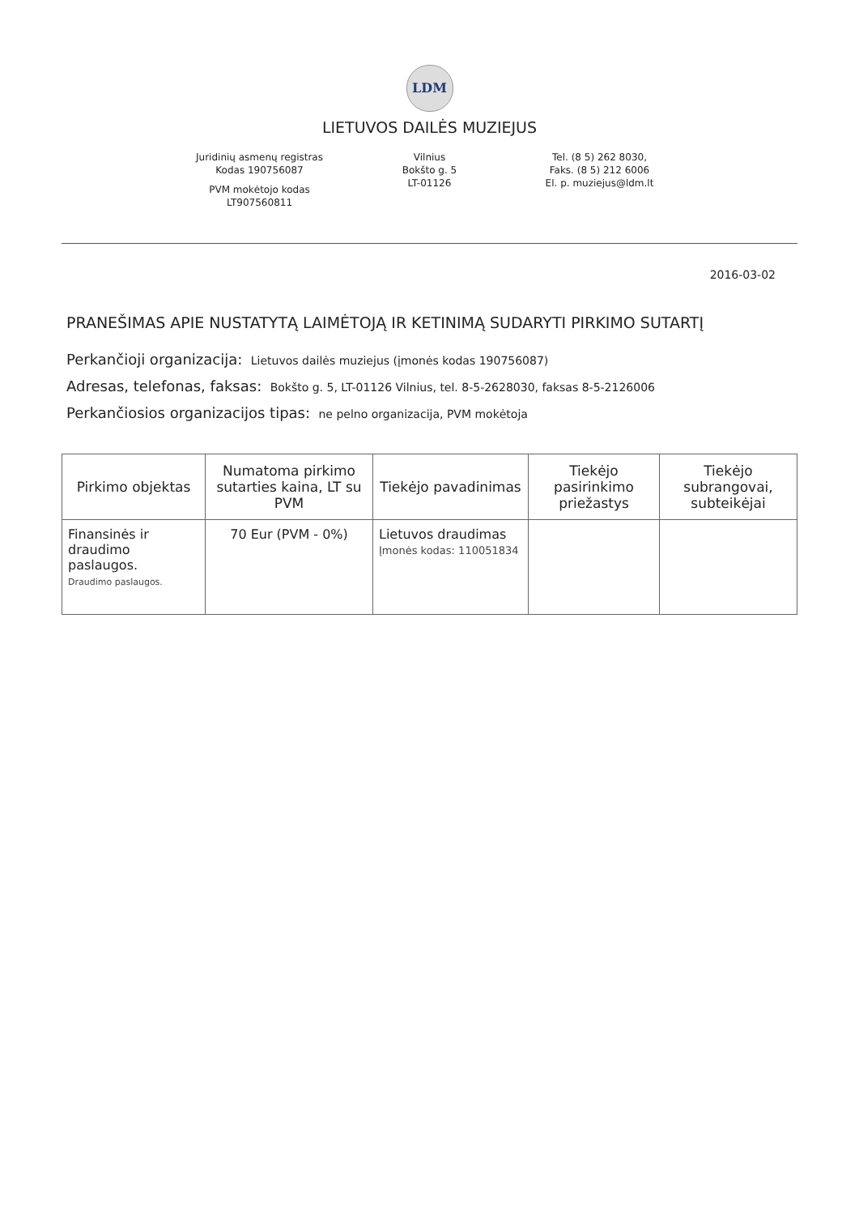LDM
LIETUVOS DAILĖS MUZIEJUS
Juridinių asmenų registras
Kodas 190756087
PVM mokėtojo kodas
LT907560811
Vilnius
Bokšto g. 5
LT-01126
Tel. (8 5) 262 8030,
Faks. (8 5) 212 6006
El. p. muziejus@ldm.lt
2016-03-02
PRANEŠIMAS APIE NUSTATYTĄ LAIMĖTOJĄ IR KETINIMĄ SUDARYTI PIRKIMO SUTARTĮ
Perkančioji organizacija: Lietuvos dailės muziejus (įmonės kodas 190756087)
Adresas, telefonas, faksas: Bokšto g. 5, LT-01126 Vilnius, tel. 8-5-2628030, faksas 8-5-2126006
Perkančiosios organizacijos tipas: ne pelno organizacija, PVM mokėtoja
| Pirkimo objektas | Numatoma pirkimo sutarties kaina, LT su PVM | Tiekėjo pavadinimas | Tiekėjo pasirinkimo priežastys | Tiekėjo subrangovai, subteikėjai |
| --- | --- | --- | --- | --- |
| Finansinės ir draudimo paslaugos. Draudimo paslaugos. | 70 Eur (PVM - 0%) | Lietuvos draudimas Įmonės kodas: 110051834 | | |